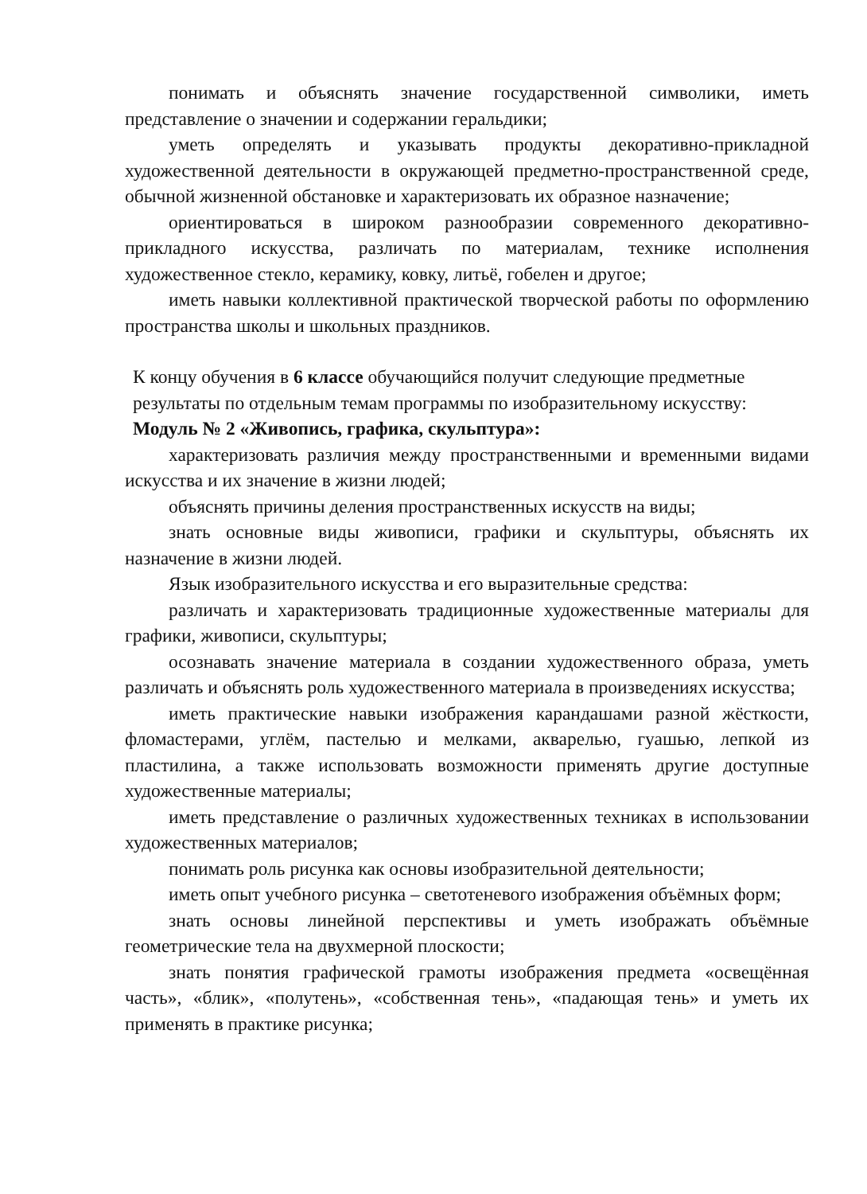понимать и объяснять значение государственной символики, иметь представление о значении и содержании геральдики;
уметь определять и указывать продукты декоративно-прикладной художественной деятельности в окружающей предметно-пространственной среде, обычной жизненной обстановке и характеризовать их образное назначение;
ориентироваться в широком разнообразии современного декоративно-прикладного искусства, различать по материалам, технике исполнения художественное стекло, керамику, ковку, литьё, гобелен и другое;
иметь навыки коллективной практической творческой работы по оформлению пространства школы и школьных праздников.
К концу обучения в 6 классе обучающийся получит следующие предметные результаты по отдельным темам программы по изобразительному искусству:
Модуль № 2 «Живопись, графика, скульптура»:
характеризовать различия между пространственными и временными видами искусства и их значение в жизни людей;
объяснять причины деления пространственных искусств на виды;
знать основные виды живописи, графики и скульптуры, объяснять их назначение в жизни людей.
Язык изобразительного искусства и его выразительные средства:
различать и характеризовать традиционные художественные материалы для графики, живописи, скульптуры;
осознавать значение материала в создании художественного образа, уметь различать и объяснять роль художественного материала в произведениях искусства;
иметь практические навыки изображения карандашами разной жёсткости, фломастерами, углём, пастелью и мелками, акварелью, гуашью, лепкой из пластилина, а также использовать возможности применять другие доступные художественные материалы;
иметь представление о различных художественных техниках в использовании художественных материалов;
понимать роль рисунка как основы изобразительной деятельности;
иметь опыт учебного рисунка – светотеневого изображения объёмных форм;
знать основы линейной перспективы и уметь изображать объёмные геометрические тела на двухмерной плоскости;
знать понятия графической грамоты изображения предмета «освещённая часть», «блик», «полутень», «собственная тень», «падающая тень» и уметь их применять в практике рисунка;